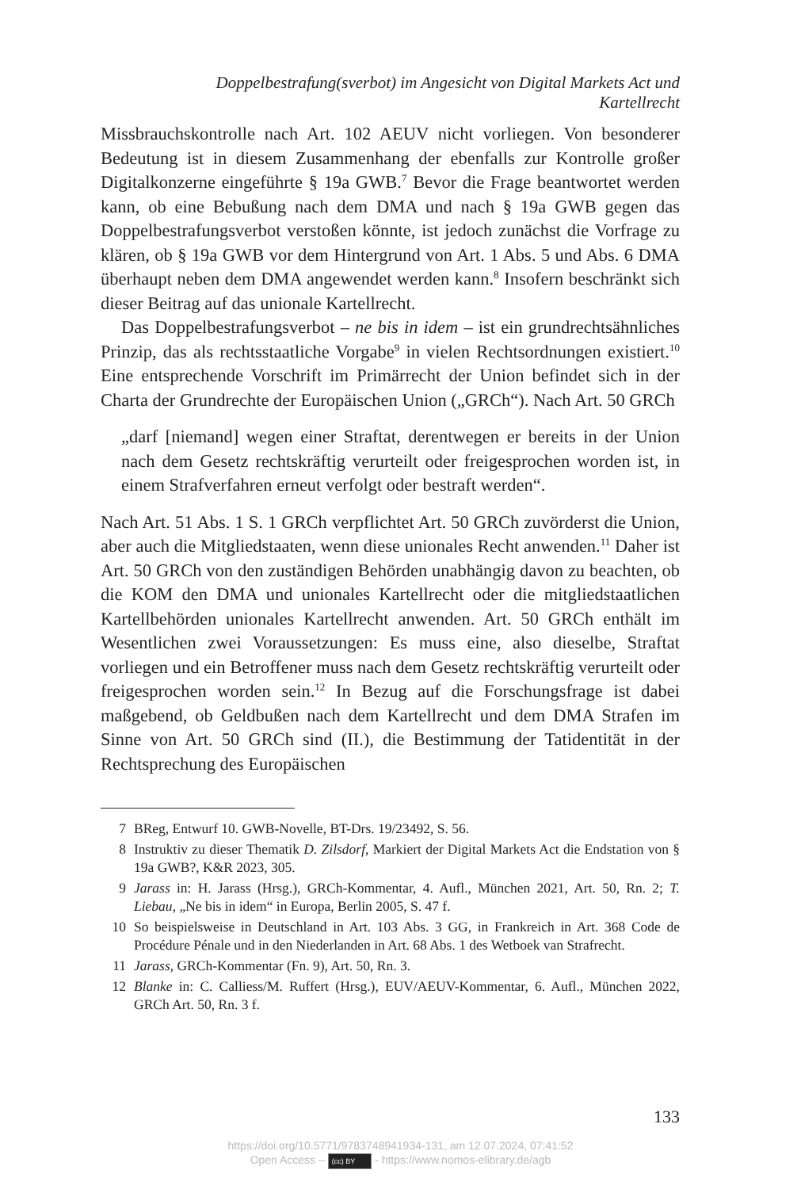Doppelbestrafung(sverbot) im Angesicht von Digital Markets Act und Kartellrecht
Missbrauchskontrolle nach Art. 102 AEUV nicht vorliegen. Von besonderer Bedeutung ist in diesem Zusammenhang der ebenfalls zur Kontrolle großer Digitalkonzerne eingeführte § 19a GWB.<sup>7</sup> Bevor die Frage beantwortet werden kann, ob eine Bebußung nach dem DMA und nach § 19a GWB gegen das Doppelbestrafungsverbot verstoßen könnte, ist jedoch zunächst die Vorfrage zu klären, ob § 19a GWB vor dem Hintergrund von Art. 1 Abs. 5 und Abs. 6 DMA überhaupt neben dem DMA angewendet werden kann.<sup>8</sup> Insofern beschränkt sich dieser Beitrag auf das unionale Kartellrecht.
Das Doppelbestrafungsverbot – ne bis in idem – ist ein grundrechtsähnliches Prinzip, das als rechtsstaatliche Vorgabe<sup>9</sup> in vielen Rechtsordnungen existiert.<sup>10</sup> Eine entsprechende Vorschrift im Primärrecht der Union befindet sich in der Charta der Grundrechte der Europäischen Union („GRCh“). Nach Art. 50 GRCh
„darf [niemand] wegen einer Straftat, derentwegen er bereits in der Union nach dem Gesetz rechtskräftig verurteilt oder freigesprochen worden ist, in einem Strafverfahren erneut verfolgt oder bestraft werden“.
Nach Art. 51 Abs. 1 S. 1 GRCh verpflichtet Art. 50 GRCh zuvörderst die Union, aber auch die Mitgliedstaaten, wenn diese unionales Recht anwenden.<sup>11</sup> Daher ist Art. 50 GRCh von den zuständigen Behörden unabhängig davon zu beachten, ob die KOM den DMA und unionales Kartellrecht oder die mitgliedstaatlichen Kartellbehörden unionales Kartellrecht anwenden. Art. 50 GRCh enthält im Wesentlichen zwei Voraussetzungen: Es muss eine, also dieselbe, Straftat vorliegen und ein Betroffener muss nach dem Gesetz rechtskräftig verurteilt oder freigesprochen worden sein.<sup>12</sup> In Bezug auf die Forschungsfrage ist dabei maßgebend, ob Geldbußen nach dem Kartellrecht und dem DMA Strafen im Sinne von Art. 50 GRCh sind (II.), die Bestimmung der Tatidentität in der Rechtsprechung des Europäischen
7 BReg, Entwurf 10. GWB-Novelle, BT-Drs. 19/23492, S. 56.
8 Instruktiv zu dieser Thematik D. Zilsdorf, Markiert der Digital Markets Act die Endstation von § 19a GWB?, K&R 2023, 305.
9 Jarass in: H. Jarass (Hrsg.), GRCh-Kommentar, 4. Aufl., München 2021, Art. 50, Rn. 2; T. Liebau, „Ne bis in idem“ in Europa, Berlin 2005, S. 47 f.
10 So beispielsweise in Deutschland in Art. 103 Abs. 3 GG, in Frankreich in Art. 368 Code de Procédure Pénale und in den Niederlanden in Art. 68 Abs. 1 des Wetboek van Strafrecht.
11 Jarass, GRCh-Kommentar (Fn. 9), Art. 50, Rn. 3.
12 Blanke in: C. Calliess/M. Ruffert (Hrsg.), EUV/AEUV-Kommentar, 6. Aufl., München 2022, GRCh Art. 50, Rn. 3 f.
133
https://doi.org/10.5771/9783748941934-131, am 12.07.2024, 07:41:52
Open Access – (cc) BY - https://www.nomos-elibrary.de/agb